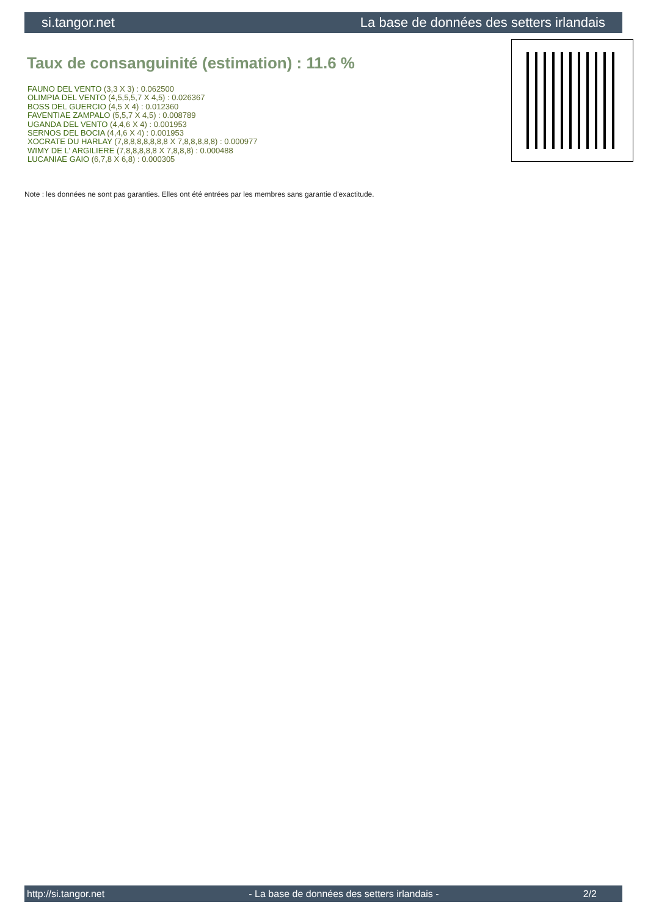si.tangor.net La base de données des setters irlandais
Taux de consanguinité (estimation) : 11.6 %
FAUNO DEL VENTO (3,3 X 3) : 0.062500
OLIMPIA DEL VENTO (4,5,5,5,7 X 4,5) : 0.026367
BOSS DEL GUERCIO (4,5 X 4) : 0.012360
FAVENTIAE ZAMPALO (5,5,7 X 4,5) : 0.008789
UGANDA DEL VENTO (4,4,6 X 4) : 0.001953
SERNOS DEL BOCIA (4,4,6 X 4) : 0.001953
XOCRATE DU HARLAY (7,8,8,8,8,8,8,8 X 7,8,8,8,8,8) : 0.000977
WIMY DE L' ARGILIERE (7,8,8,8,8,8 X 7,8,8,8) : 0.000488
LUCANIAE GAIO (6,7,8 X 6,8) : 0.000305
Note : les données ne sont pas garanties. Elles ont été entrées par les membres sans garantie d'exactitude.
http://si.tangor.net - La base de données des setters irlandais - 2/2